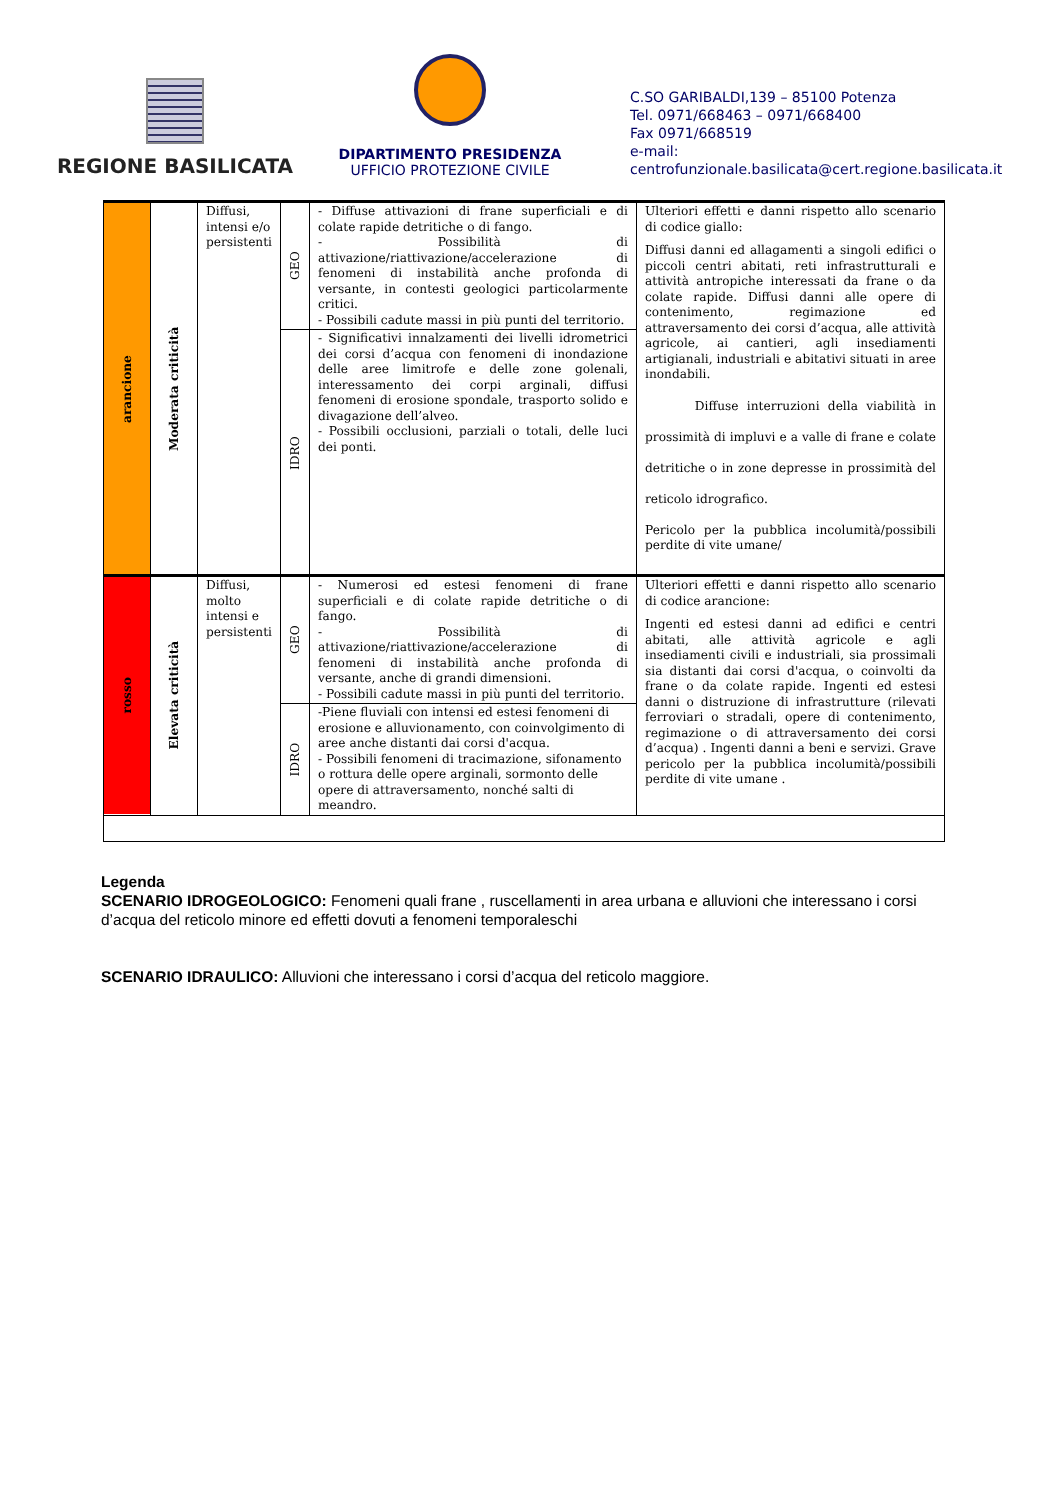REGIONE BASILICATA
DIPARTIMENTO PRESIDENZA
UFFICIO PROTEZIONE CIVILE
C.SO GARIBALDI,139 – 85100 Potenza
Tel. 0971/668463 – 0971/668400
Fax 0971/668519
e-mail:
centrofunzionale.basilicata@cert.regione.basilicata.it
| arancione | Moderata criticità | Diffusi, intensi e/o persistenti | GEO | - Diffuse attivazioni di frane superficiali e di colate rapide detritiche o di fango. - Possibilità di attivazione/riattivazione/accelerazione di fenomeni di instabilità anche profonda di versante, in contesti geologici particolarmente critici. - Possibili cadute massi in più punti del territorio. | Ulteriori effetti e danni rispetto allo scenario di codice giallo: Diffusi danni ed allagamenti a singoli edifici o piccoli centri abitati, reti infrastrutturali e attività antropiche interessati da frane o da colate rapide. Diffusi danni alle opere di contenimento, regimazione ed attraversamento dei corsi d’acqua, alle attività agricole, ai cantieri, agli insediamenti artigianali, industriali e abitativi situati in aree inondabili. Diffuse interruzioni della viabilità in prossimità di impluvi e a valle di frane e colate detritiche o in zone depresse in prossimità del reticolo idrografico. Pericolo per la pubblica incolumità/possibili perdite di vite umane/ |
| | | | IDRO | - Significativi innalzamenti dei livelli idrometrici dei corsi d’acqua con fenomeni di inondazione delle aree limitrofe e delle zone golenali, interessamento dei corpi arginali, diffusi fenomeni di erosione spondale, trasporto solido e divagazione dell’alveo. - Possibili occlusioni, parziali o totali, delle luci dei ponti. | |
| rosso | Elevata criticità | Diffusi, molto intensi e persistenti | GEO | - Numerosi ed estesi fenomeni di frane superficiali e di colate rapide detritiche o di fango. - Possibilità di attivazione/riattivazione/accelerazione di fenomeni di instabilità anche profonda di versante, anche di grandi dimensioni. - Possibili cadute massi in più punti del territorio. | Ulteriori effetti e danni rispetto allo scenario di codice arancione: Ingenti ed estesi danni ad edifici e centri abitati, alle attività agricole e agli insediamenti civili e industriali, sia prossimali sia distanti dai corsi d'acqua, o coinvolti da frane o da colate rapide. Ingenti ed estesi danni o distruzione di infrastrutture (rilevati ferroviari o stradali, opere di contenimento, regimazione o di attraversamento dei corsi d’acqua) . Ingenti danni a beni e servizi. Grave pericolo per la pubblica incolumità/possibili perdite di vite umane . |
| | | | IDRO | -Piene fluviali con intensi ed estesi fenomeni di erosione e alluvionamento, con coinvolgimento di aree anche distanti dai corsi d'acqua. - Possibili fenomeni di tracimazione, sifonamento o rottura delle opere arginali, sormonto delle opere di attraversamento, nonché salti di meandro. | |
Legenda
SCENARIO IDROGEOLOGICO: Fenomeni quali frane , ruscellamenti in area urbana e alluvioni che interessano i corsi d’acqua del reticolo minore ed effetti dovuti a fenomeni temporaleschi
SCENARIO IDRAULICO: Alluvioni che interessano i corsi d’acqua del reticolo maggiore.